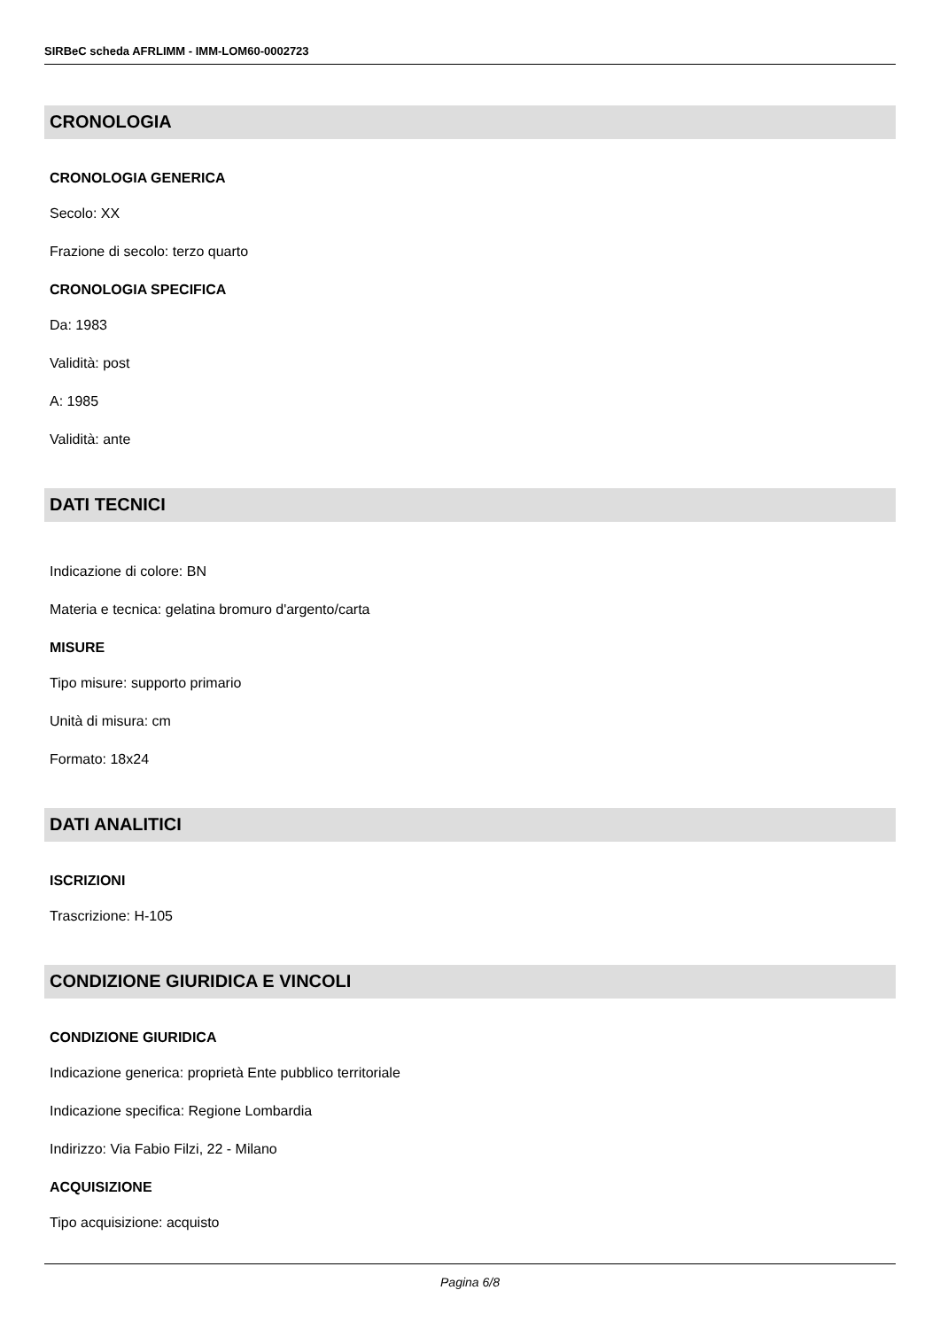SIRBeC scheda AFRLIMM - IMM-LOM60-0002723
CRONOLOGIA
CRONOLOGIA GENERICA
Secolo: XX
Frazione di secolo: terzo quarto
CRONOLOGIA SPECIFICA
Da: 1983
Validità: post
A: 1985
Validità: ante
DATI TECNICI
Indicazione di colore: BN
Materia e tecnica: gelatina bromuro d'argento/carta
MISURE
Tipo misure: supporto primario
Unità di misura: cm
Formato: 18x24
DATI ANALITICI
ISCRIZIONI
Trascrizione: H-105
CONDIZIONE GIURIDICA E VINCOLI
CONDIZIONE GIURIDICA
Indicazione generica: proprietà Ente pubblico territoriale
Indicazione specifica: Regione Lombardia
Indirizzo: Via Fabio Filzi, 22 - Milano
ACQUISIZIONE
Tipo acquisizione: acquisto
Pagina 6/8